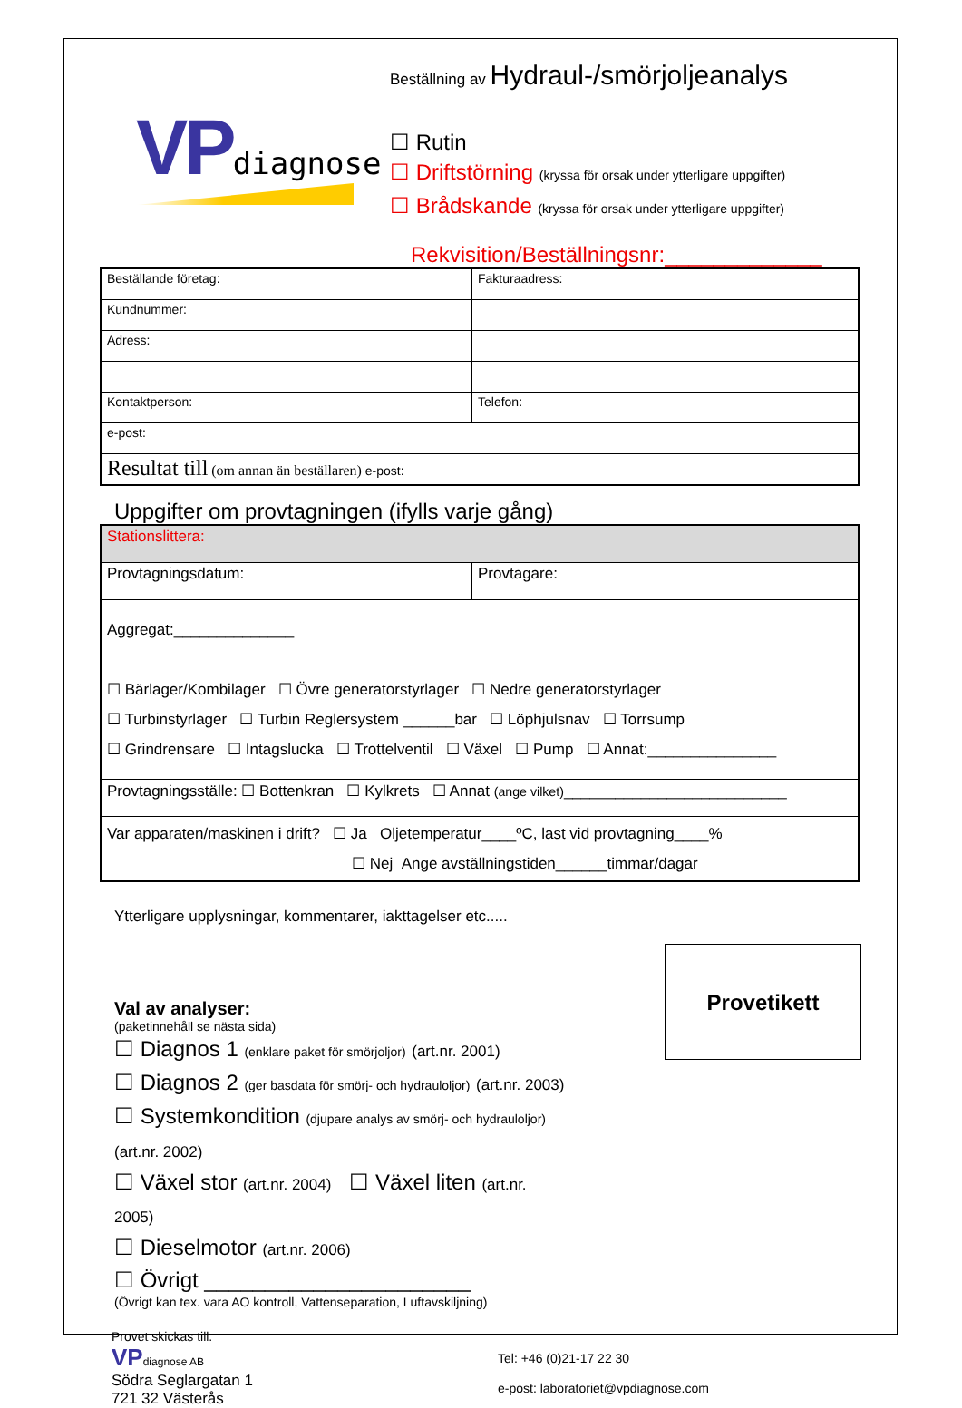VP diagnose
Beställning av Hydraul-/smörjoljeanalys
☐ Rutin
☐ Driftstörning (kryssa för orsak under ytterligare uppgifter)
☐ Brådskande (kryssa för orsak under ytterligare uppgifter)
Rekvisition/Beställningsnr:_____________
| Beställande företag: | Fakturaadress: |
| Kundnummer: | |
| Adress: | |
| Kontaktperson: | Telefon: |
| e-post: | |
| Resultat till (om annan än beställaren) e-post: | |
Uppgifter om provtagningen (ifylls varje gång)
| Stationslittera: | |
| Provtagningsdatum: | Provtagare: |
| Aggregat:______________ ☐ Bärlager/Kombilager ☐ Övre generatorstyrlager ☐ Nedre generatorstyrlager ☐ Turbinstyrlager ☐ Turbin Reglersystem ______bar ☐ Löphjulsnav ☐ Torrsump ☐ Grindrensare ☐ Intagslucka ☐ Trottelventil ☐ Växel ☐ Pump ☐ Annat:_______________ | |
| Provtagningsställe: ☐ Bottenkran ☐ Kylkrets ☐ Annat (ange vilket) __________________________ | |
| Var apparaten/maskinen i drift? ☐ Ja Oljetemperatur____ºC, last vid provtagning____% ☐ Nej Ange avställningstiden______timmar/dagar | |
Ytterligare upplysningar, kommentarer, iakttagelser etc.....
Val av analyser:
(paketinnehåll se nästa sida)
☐ Diagnos 1 (enklare paket för smörjoljor) (art.nr. 2001)
☐ Diagnos 2 (ger basdata för smörj- och hydrauloljor) (art.nr. 2003)
☐ Systemkondition (djupare analys av smörj- och hydrauloljor) (art.nr. 2002)
☐ Växel stor (art.nr. 2004) ☐ Växel liten (art.nr. 2005)
☐ Dieselmotor (art.nr. 2006)
☐ Övrigt ______________________
(Övrigt kan tex. vara AO kontroll, Vattenseparation, Luftavskiljning)
Provetikett
Provet skickas till:
VP diagnose AB
Södra Seglargatan 1
721 32 Västerås
Tel: +46 (0)21-17 22 30
e-post: laboratoriet@vpdiagnose.com